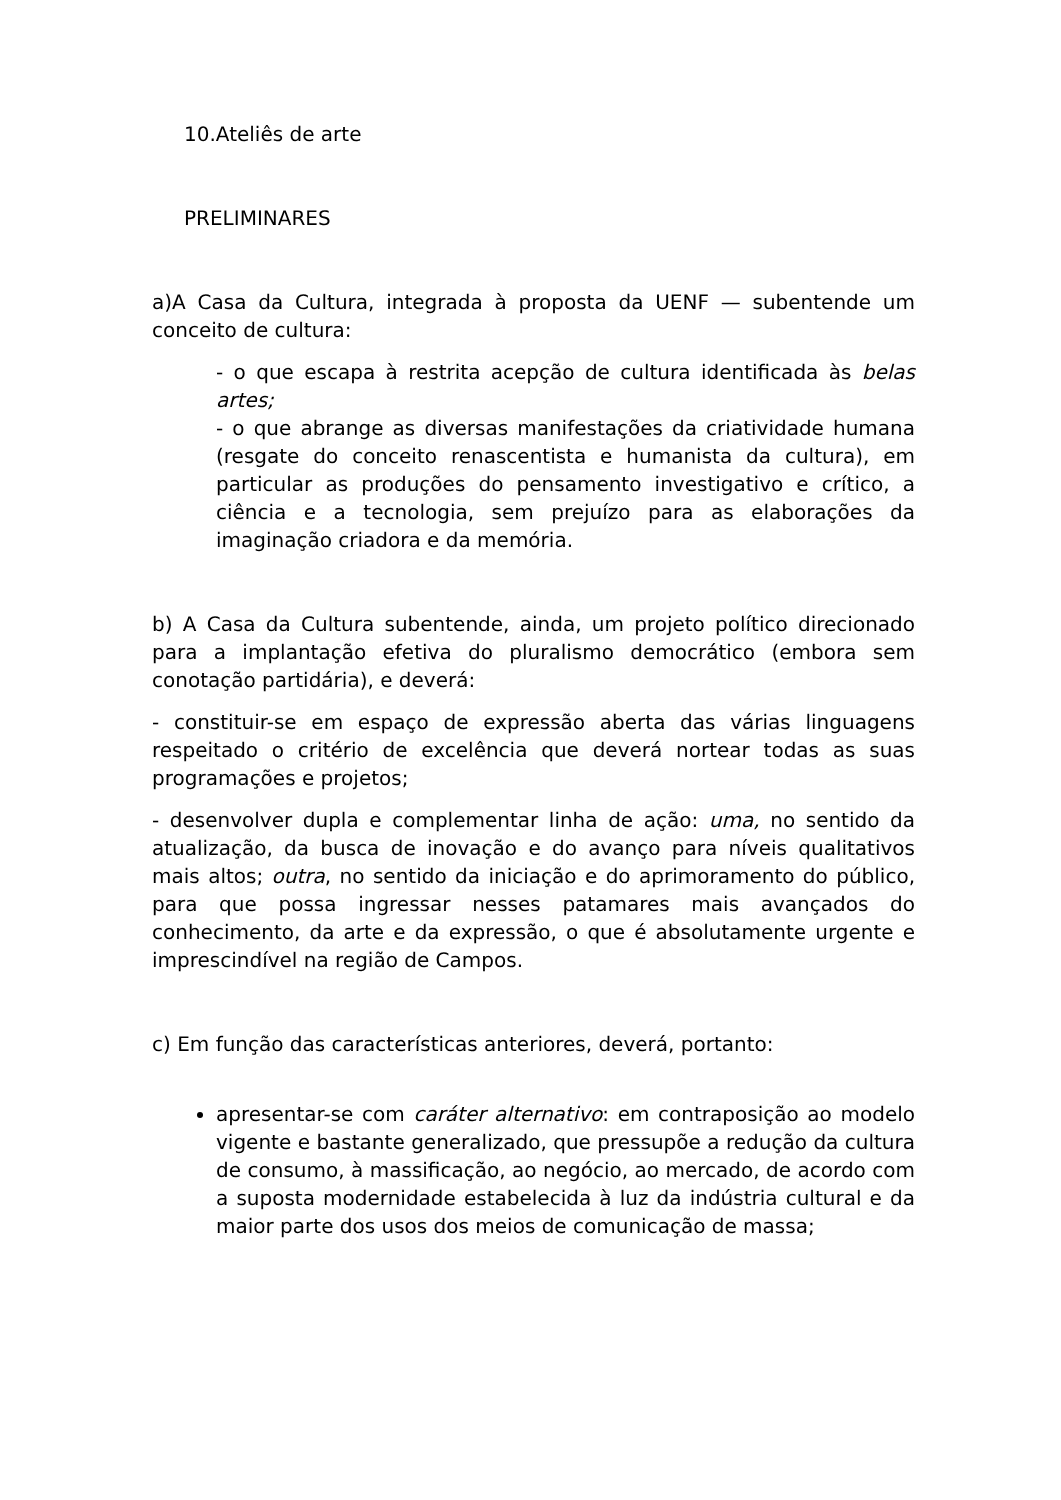10.Ateliês de arte
PRELIMINARES
a)A Casa da Cultura, integrada à proposta da UENF — subentende um conceito de cultura:
- o que escapa à restrita acepção de cultura identificada às belas artes;
- o que abrange as diversas manifestações da criatividade humana (resgate do conceito renascentista e humanista da cultura), em particular as produções do pensamento investigativo e crítico, a ciência e a tecnologia, sem prejuízo para as elaborações da imaginação criadora e da memória.
b) A Casa da Cultura subentende, ainda, um projeto político direcionado para a implantação efetiva do pluralismo democrático (embora sem conotação partidária), e deverá:
- constituir-se em espaço de expressão aberta das várias linguagens respeitado o critério de excelência que deverá nortear todas as suas programações e projetos;
- desenvolver dupla e complementar linha de ação: uma, no sentido da atualização, da busca de inovação e do avanço para níveis qualitativos mais altos; outra, no sentido da iniciação e do aprimoramento do público, para que possa ingressar nesses patamares mais avançados do conhecimento, da arte e da expressão, o que é absolutamente urgente e imprescindível na região de Campos.
c) Em função das características anteriores, deverá, portanto:
apresentar-se com caráter alternativo: em contraposição ao modelo vigente e bastante generalizado, que pressupõe a redução da cultura de consumo, à massificação, ao negócio, ao mercado, de acordo com a suposta modernidade estabelecida à luz da indústria cultural e da maior parte dos usos dos meios de comunicação de massa;